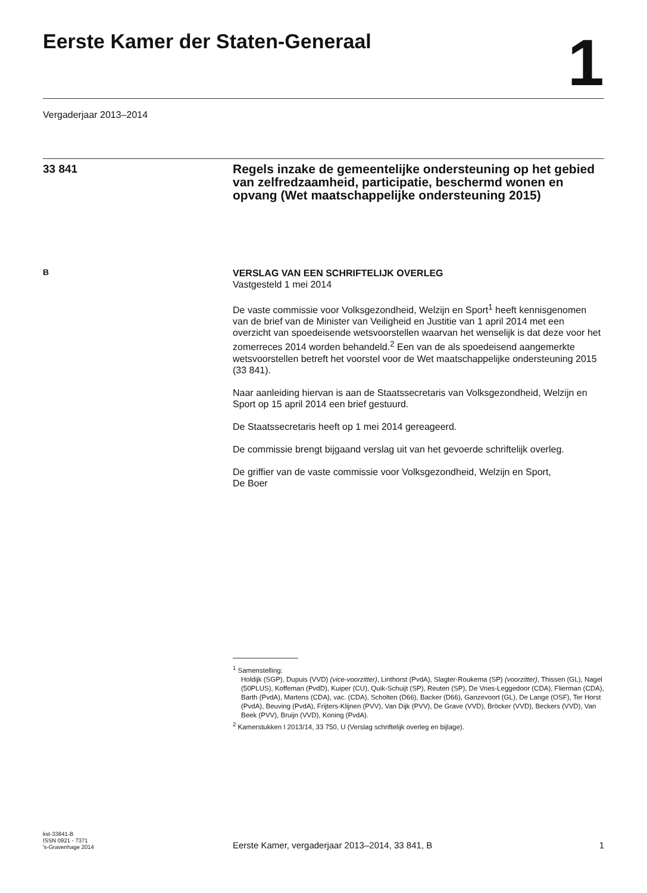Eerste Kamer der Staten-Generaal
1
Vergaderjaar 2013–2014
33 841
Regels inzake de gemeentelijke ondersteuning op het gebied van zelfredzaamheid, participatie, beschermd wonen en opvang (Wet maatschappelijke ondersteuning 2015)
B
VERSLAG VAN EEN SCHRIFTELIJK OVERLEG
Vastgesteld 1 mei 2014
De vaste commissie voor Volksgezondheid, Welzijn en Sport<sup>1</sup> heeft kennisgenomen van de brief van de Minister van Veiligheid en Justitie van 1 april 2014 met een overzicht van spoedeisende wetsvoorstellen waarvan het wenselijk is dat deze voor het zomerreces 2014 worden behandeld.<sup>2</sup> Een van de als spoedeisend aangemerkte wetsvoorstellen betreft het voorstel voor de Wet maatschappelijke ondersteuning 2015 (33 841).
Naar aanleiding hiervan is aan de Staatssecretaris van Volksgezondheid, Welzijn en Sport op 15 april 2014 een brief gestuurd.
De Staatssecretaris heeft op 1 mei 2014 gereageerd.
De commissie brengt bijgaand verslag uit van het gevoerde schriftelijk overleg.
De griffier van de vaste commissie voor Volksgezondheid, Welzijn en Sport,
De Boer
<sup>1</sup> Samenstelling:
Holdijk (SGP), Dupuis (VVD) (vice-voorzitter), Linthorst (PvdA), Slagter-Roukema (SP) (voorzitter), Thissen (GL), Nagel (50PLUS), Koffeman (PvdD), Kuiper (CU), Quik-Schuijt (SP), Reuten (SP), De Vries-Leggedoor (CDA), Flierman (CDA), Barth (PvdA), Martens (CDA), vac. (CDA), Scholten (D66), Backer (D66), Ganzevoort (GL), De Lange (OSF), Ter Horst (PvdA), Beuving (PvdA), Frijters-Klijnen (PVV), Van Dijk (PVV), De Grave (VVD), Bröcker (VVD), Beckers (VVD), Van Beek (PVV), Bruijn (VVD), Koning (PvdA).
<sup>2</sup> Kamerstukken I 2013/14, 33 750, U (Verslag schriftelijk overleg en bijlage).
kst-33841-B
ISSN 0921 - 7371
's-Gravenhage 2014
Eerste Kamer, vergaderjaar 2013–2014, 33 841, B
1